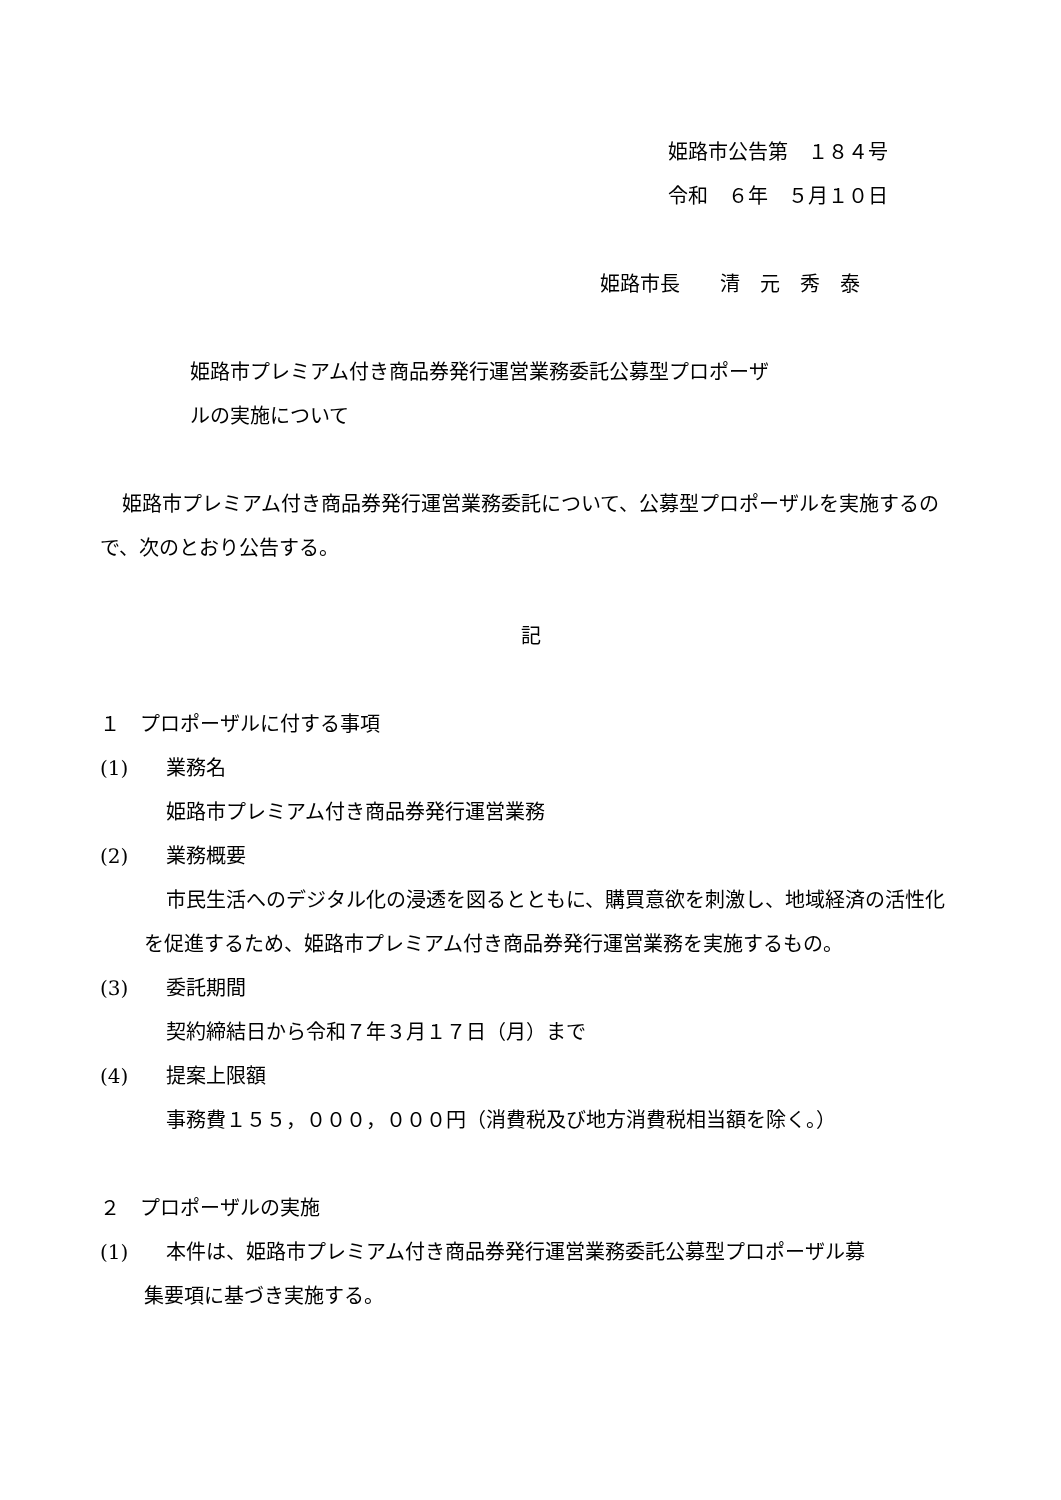姫路市公告第　１８４号
令和　６年　５月１０日
姫路市長　　清　元　秀　泰
姫路市プレミアム付き商品券発行運営業務委託公募型プロポーザ
ルの実施について
姫路市プレミアム付き商品券発行運営業務委託について、公募型プロポーザルを実施するので、次のとおり公告する。
記
１　プロポーザルに付する事項
(1) 業務名
姫路市プレミアム付き商品券発行運営業務
(2) 業務概要
市民生活へのデジタル化の浸透を図るとともに、購買意欲を刺激し、地域経済の活性化を促進するため、姫路市プレミアム付き商品券発行運営業務を実施するもの。
(3) 委託期間
契約締結日から令和７年３月１７日（月）まで
(4) 提案上限額
事務費１５５，０００，０００円（消費税及び地方消費税相当額を除く。）
２　プロポーザルの実施
(1) 本件は、姫路市プレミアム付き商品券発行運営業務委託公募型プロポーザル募
集要項に基づき実施する。